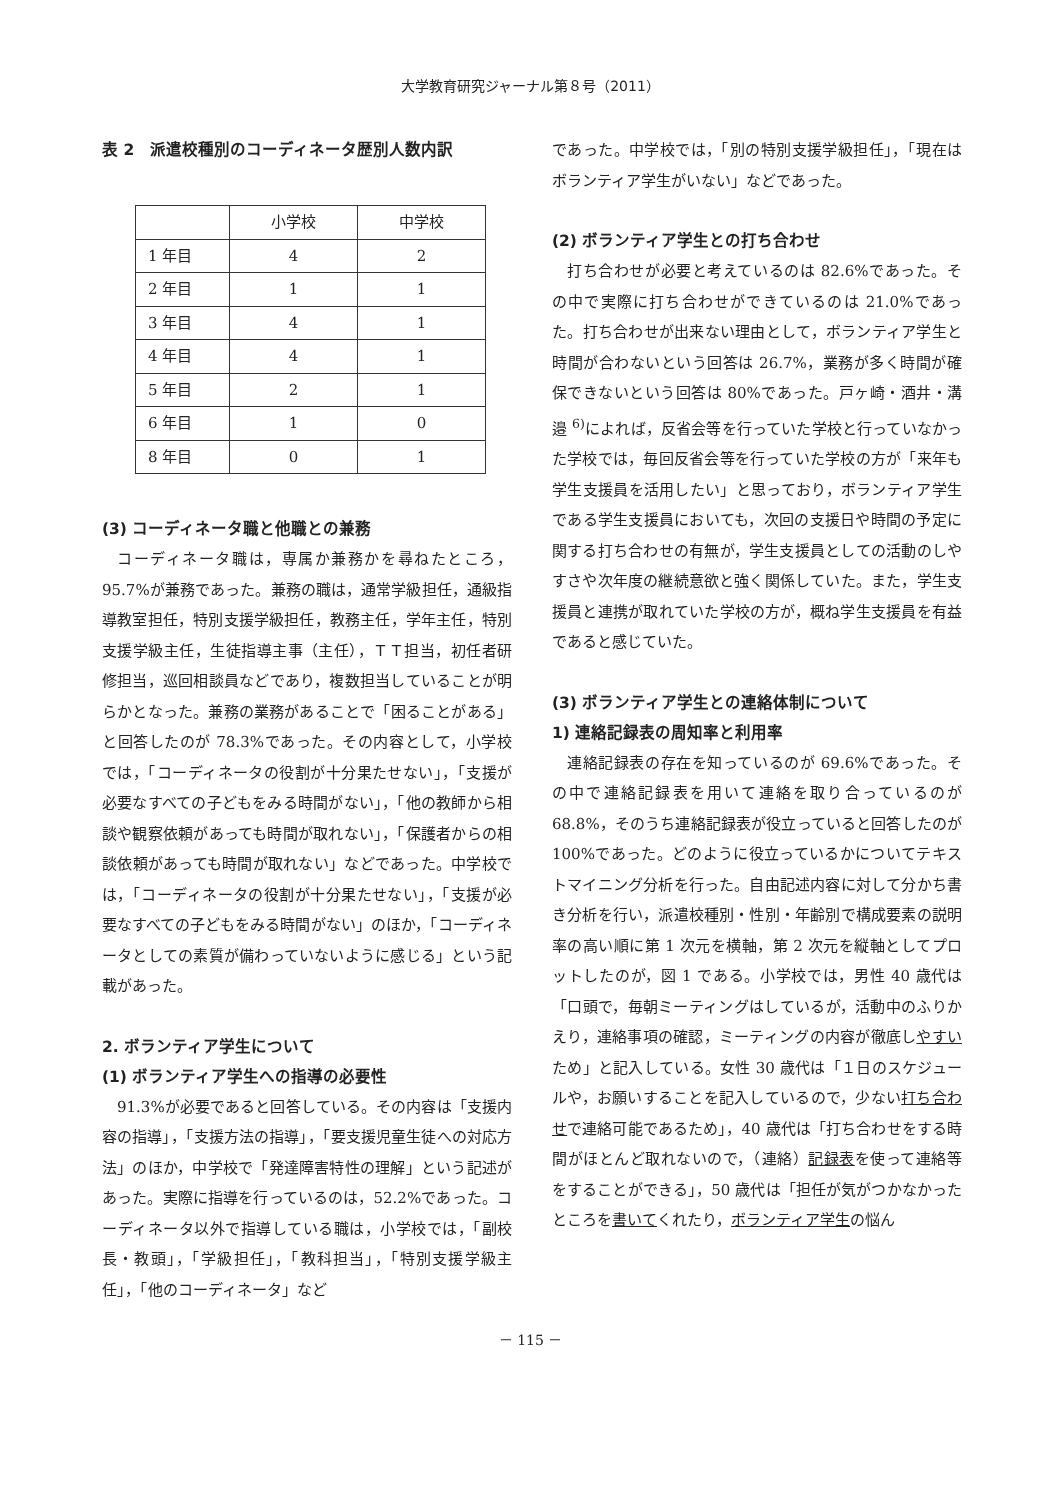大学教育研究ジャーナル第８号（2011）
表 2　派遣校種別のコーディネータ歴別人数内訳
| | 小学校 | 中学校 |
| 1 年目 | 4 | 2 |
| 2 年目 | 1 | 1 |
| 3 年目 | 4 | 1 |
| 4 年目 | 4 | 1 |
| 5 年目 | 2 | 1 |
| 6 年目 | 1 | 0 |
| 8 年目 | 0 | 1 |
(3) コーディネータ職と他職との兼務
コーディネータ職は，専属か兼務かを尋ねたところ，95.7%が兼務であった。兼務の職は，通常学級担任，通級指導教室担任，特別支援学級担任，教務主任，学年主任，特別支援学級主任，生徒指導主事（主任），ＴＴ担当，初任者研修担当，巡回相談員などであり，複数担当していることが明らかとなった。兼務の業務があることで「困ることがある」と回答したのが 78.3%であった。その内容として，小学校では，「コーディネータの役割が十分果たせない」，「支援が必要なすべての子どもをみる時間がない」，「他の教師から相談や観察依頼があっても時間が取れない」，「保護者からの相談依頼があっても時間が取れない」などであった。中学校では，「コーディネータの役割が十分果たせない」，「支援が必要なすべての子どもをみる時間がない」のほか，「コーディネータとしての素質が備わっていないように感じる」という記載があった。
2. ボランティア学生について
(1) ボランティア学生への指導の必要性
91.3%が必要であると回答している。その内容は「支援内容の指導」，「支援方法の指導」，「要支援児童生徒への対応方法」のほか，中学校で「発達障害特性の理解」という記述があった。実際に指導を行っているのは，52.2%であった。コーディネータ以外で指導している職は，小学校では，「副校長・教頭」，「学級担任」，「教科担当」，「特別支援学級主任」，「他のコーディネータ」など
であった。中学校では，「別の特別支援学級担任」，「現在はボランティア学生がいない」などであった。
(2) ボランティア学生との打ち合わせ
打ち合わせが必要と考えているのは 82.6%であった。その中で実際に打ち合わせができているのは 21.0%であった。打ち合わせが出来ない理由として，ボランティア学生と時間が合わないという回答は 26.7%，業務が多く時間が確保できないという回答は 80%であった。戸ヶ崎・酒井・溝邉 <sup>6)</sup>によれば，反省会等を行っていた学校と行っていなかった学校では，毎回反省会等を行っていた学校の方が「来年も学生支援員を活用したい」と思っており，ボランティア学生である学生支援員においても，次回の支援日や時間の予定に関する打ち合わせの有無が，学生支援員としての活動のしやすさや次年度の継続意欲と強く関係していた。また，学生支援員と連携が取れていた学校の方が，概ね学生支援員を有益であると感じていた。
(3) ボランティア学生との連絡体制について
1) 連絡記録表の周知率と利用率
連絡記録表の存在を知っているのが 69.6%であった。その中で連絡記録表を用いて連絡を取り合っているのが 68.8%，そのうち連絡記録表が役立っていると回答したのが 100%であった。どのように役立っているかについてテキストマイニング分析を行った。自由記述内容に対して分かち書き分析を行い，派遣校種別・性別・年齢別で構成要素の説明率の高い順に第 1 次元を横軸，第 2 次元を縦軸としてプロットしたのが，図 1 である。小学校では，男性 40 歳代は「口頭で，毎朝ミーティングはしているが，活動中のふりかえり，連絡事項の確認，ミーティングの内容が徹底しやすいため」と記入している。女性 30 歳代は「１日のスケジュールや，お願いすることを記入しているので，少ない打ち合わせで連絡可能であるため」，40 歳代は「打ち合わせをする時間がほとんど取れないので，（連絡）記録表を使って連絡等をすることができる」，50 歳代は「担任が気がつかなかったところを書いてくれたり，ボランティア学生の悩ん
－ 115 －